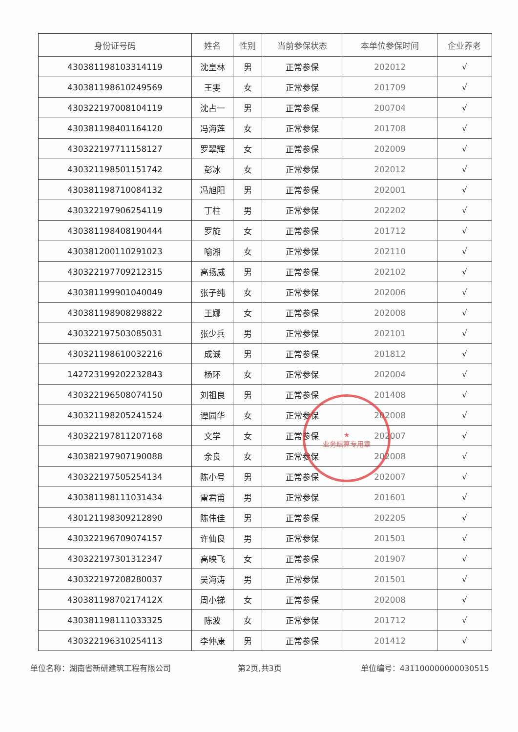| 身份证号码 | 姓名 | 性别 | 当前参保状态 | 本单位参保时间 | 企业养老 |
| --- | --- | --- | --- | --- | --- |
| 430381198103314119 | 沈皇林 | 男 | 正常参保 | 202012 | √ |
| 430381198610249569 | 王雯 | 女 | 正常参保 | 201709 | √ |
| 430322197008104119 | 沈占一 | 男 | 正常参保 | 200704 | √ |
| 430381198401164120 | 冯海莲 | 女 | 正常参保 | 201708 | √ |
| 430322197711158127 | 罗翠辉 | 女 | 正常参保 | 202009 | √ |
| 430321198501151742 | 彭冰 | 女 | 正常参保 | 202012 | √ |
| 430381198710084132 | 冯旭阳 | 男 | 正常参保 | 202001 | √ |
| 430322197906254119 | 丁柱 | 男 | 正常参保 | 202202 | √ |
| 430381198408190444 | 罗旋 | 女 | 正常参保 | 201712 | √ |
| 430381200110291023 | 喻湘 | 女 | 正常参保 | 202110 | √ |
| 430322197709212315 | 高扬威 | 男 | 正常参保 | 202102 | √ |
| 430381199901040049 | 张子纯 | 女 | 正常参保 | 202006 | √ |
| 430381198908298822 | 王娜 | 女 | 正常参保 | 202008 | √ |
| 430322197503085031 | 张少兵 | 男 | 正常参保 | 202101 | √ |
| 430321198610032216 | 成诚 | 男 | 正常参保 | 201812 | √ |
| 142723199202232843 | 杨环 | 女 | 正常参保 | 202004 | √ |
| 430322196508074150 | 刘祖良 | 男 | 正常参保 | 201408 | √ |
| 430321198205241524 | 谭园华 | 女 | 正常参保 | 202008 | √ |
| 430322197811207168 | 文学 | 女 | 正常参保 | 202007 | √ |
| 430382197907190088 | 余良 | 女 | 正常参保 | 202008 | √ |
| 430322197505254134 | 陈小号 | 男 | 正常参保 | 202007 | √ |
| 430381198111031434 | 雷君甫 | 男 | 正常参保 | 201601 | √ |
| 430121198309212890 | 陈伟佳 | 男 | 正常参保 | 202205 | √ |
| 430322196709074157 | 许仙良 | 男 | 正常参保 | 201501 | √ |
| 430322197301312347 | 高映飞 | 女 | 正常参保 | 201907 | √ |
| 430322197208280037 | 吴海涛 | 男 | 正常参保 | 201501 | √ |
| 43038119870217412X | 周小锑 | 女 | 正常参保 | 202008 | √ |
| 430381198111033325 | 陈波 | 女 | 正常参保 | 201712 | √ |
| 430322196310254113 | 李仲康 | 男 | 正常参保 | 201412 | √ |
★
业务结算专用章
单位名称：湖南省新研建筑工程有限公司 第2页,共3页 单位编号：431100000000030515